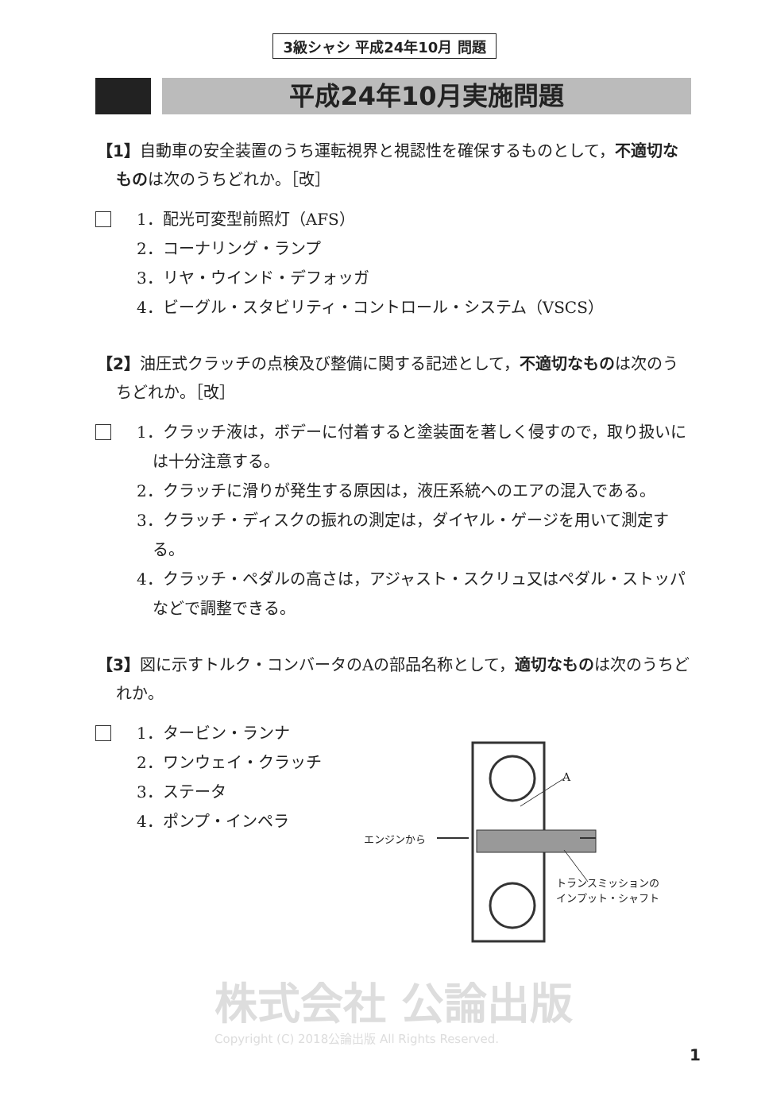3級シャシ 平成24年10月 問題
平成24年10月実施問題
【1】自動車の安全装置のうち運転視界と視認性を確保するものとして，不適切なものは次のうちどれか。［改］
1．配光可変型前照灯（AFS）
2．コーナリング・ランプ
3．リヤ・ウインド・デフォッガ
4．ビーグル・スタビリティ・コントロール・システム（VSCS）
【2】油圧式クラッチの点検及び整備に関する記述として，不適切なものは次のうちどれか。［改］
1．クラッチ液は，ボデーに付着すると塗装面を著しく侵すので，取り扱いには十分注意する。
2．クラッチに滑りが発生する原因は，液圧系統へのエアの混入である。
3．クラッチ・ディスクの振れの測定は，ダイヤル・ゲージを用いて測定する。
4．クラッチ・ペダルの高さは，アジャスト・スクリュ又はペダル・ストッパなどで調整できる。
【3】図に示すトルク・コンバータのAの部品名称として，適切なものは次のうちどれか。
1．タービン・ランナ
2．ワンウェイ・クラッチ
3．ステータ
4．ポンプ・インペラ
A
エンジンから
トランスミッションの
インプット・シャフト
株式会社 公論出版
Copyright (C) 2018公論出版 All Rights Reserved.
1